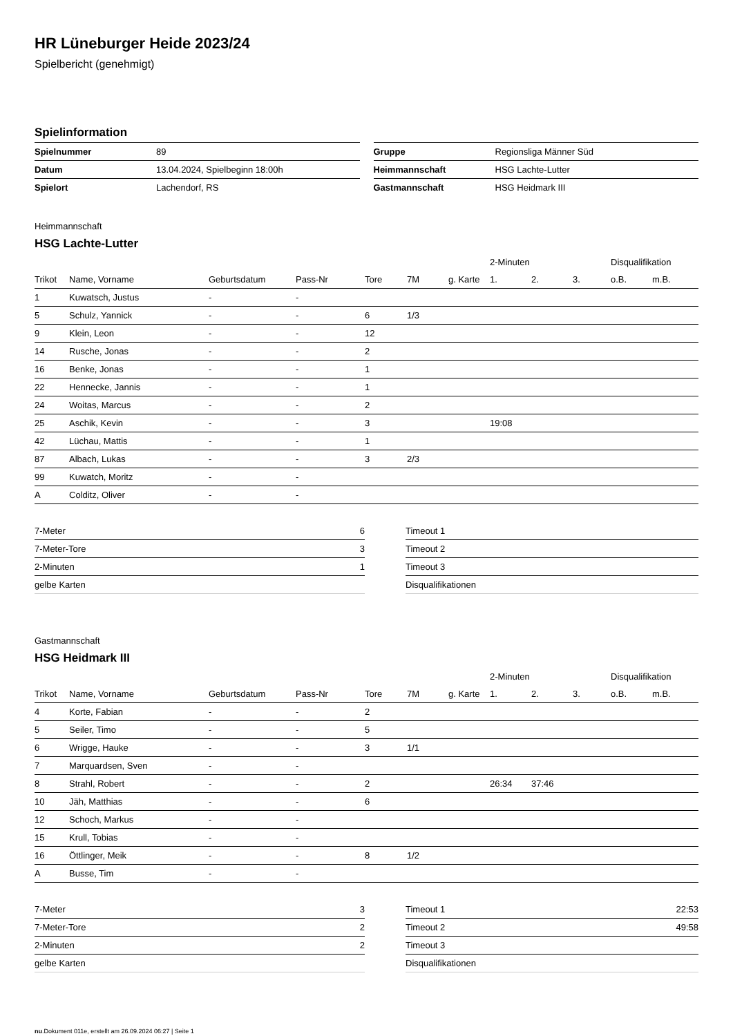HR Lüneburger Heide 2023/24
Spielbericht (genehmigt)
Spielinformation
| Spielnummer | 89 |
| Datum | 13.04.2024, Spielbeginn 18:00h |
| Spielort | Lachendorf, RS |
| Gruppe | Regionsliga Männer Süd |
| Heimmannschaft | HSG Lachte-Lutter |
| Gastmannschaft | HSG Heidmark III |
Heimmannschaft
HSG Lachte-Lutter
| | | | | | | | 2-Minuten | | | Disqualifikation | |
| --- | --- | --- | --- | --- | --- | --- | --- | --- | --- | --- | --- |
| Trikot | Name, Vorname | Geburtsdatum | Pass-Nr | Tore | 7M | g. Karte | 1. | 2. | 3. | o.B. | m.B. |
| 1 | Kuwatsch, Justus | - | - | | | | | | | | |
| 5 | Schulz, Yannick | - | - | 6 | 1/3 | | | | | | |
| 9 | Klein, Leon | - | - | 12 | | | | | | | |
| 14 | Rusche, Jonas | - | - | 2 | | | | | | | |
| 16 | Benke, Jonas | - | - | 1 | | | | | | | |
| 22 | Hennecke, Jannis | - | - | 1 | | | | | | | |
| 24 | Woitas, Marcus | - | - | 2 | | | | | | | |
| 25 | Aschik, Kevin | - | - | 3 | | | 19:08 | | | | |
| 42 | Lüchau, Mattis | - | - | 1 | | | | | | | |
| 87 | Albach, Lukas | - | - | 3 | 2/3 | | | | | | |
| 99 | Kuwatch, Moritz | - | - | | | | | | | | |
| A | Colditz, Oliver | - | - | | | | | | | | |
| 7-Meter | 6 |
| 7-Meter-Tore | 3 |
| 2-Minuten | 1 |
| gelbe Karten | |
| Timeout 1 | |
| Timeout 2 | |
| Timeout 3 | |
| Disqualifikationen | |
Gastmannschaft
HSG Heidmark III
| | | | | | | | 2-Minuten | | | Disqualifikation | |
| --- | --- | --- | --- | --- | --- | --- | --- | --- | --- | --- | --- |
| Trikot | Name, Vorname | Geburtsdatum | Pass-Nr | Tore | 7M | g. Karte | 1. | 2. | 3. | o.B. | m.B. |
| 4 | Korte, Fabian | - | - | 2 | | | | | | | |
| 5 | Seiler, Timo | - | - | 5 | | | | | | | |
| 6 | Wrigge, Hauke | - | - | 3 | 1/1 | | | | | | |
| 7 | Marquardsen, Sven | - | - | | | | | | | | |
| 8 | Strahl, Robert | - | - | 2 | | | 26:34 | 37:46 | | | |
| 10 | Jäh, Matthias | - | - | 6 | | | | | | | |
| 12 | Schoch, Markus | - | - | | | | | | | | |
| 15 | Krull, Tobias | - | - | | | | | | | | |
| 16 | Öttlinger, Meik | - | - | 8 | 1/2 | | | | | | |
| A | Busse, Tim | - | - | | | | | | | | |
| 7-Meter | 3 |
| 7-Meter-Tore | 2 |
| 2-Minuten | 2 |
| gelbe Karten | |
| Timeout 1 | 22:53 |
| Timeout 2 | 49:58 |
| Timeout 3 | |
| Disqualifikationen | |
nu.Dokument 011e, erstellt am 26.09.2024 06:27 | Seite 1